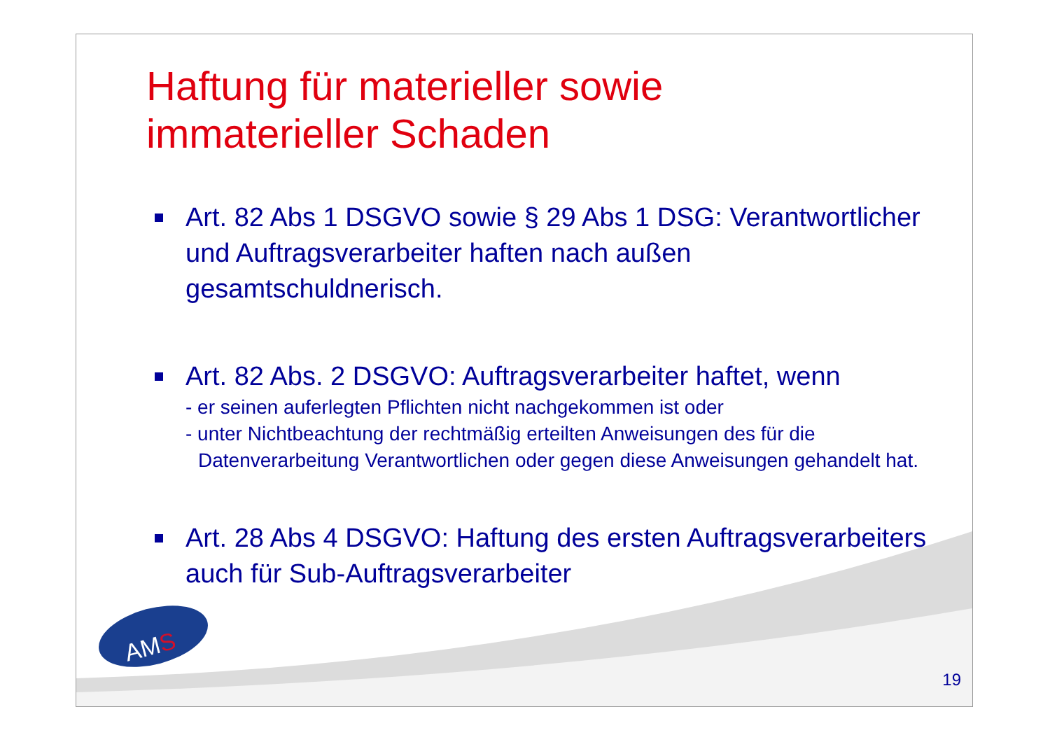Haftung für materieller sowie
immaterieller Schaden
Art. 82 Abs 1 DSGVO sowie § 29 Abs 1 DSG: Verantwortlicher und Auftragsverarbeiter haften nach außen gesamtschuldnerisch.
Art. 82 Abs. 2 DSGVO: Auftragsverarbeiter haftet, wenn
- er seinen auferlegten Pflichten nicht nachgekommen ist oder
- unter Nichtbeachtung der rechtmäßig erteilten Anweisungen des für die Datenverarbeitung Verantwortlichen oder gegen diese Anweisungen gehandelt hat.
Art. 28 Abs 4 DSGVO: Haftung des ersten Auftragsverarbeiters auch für Sub-Auftragsverarbeiter
AMS
19